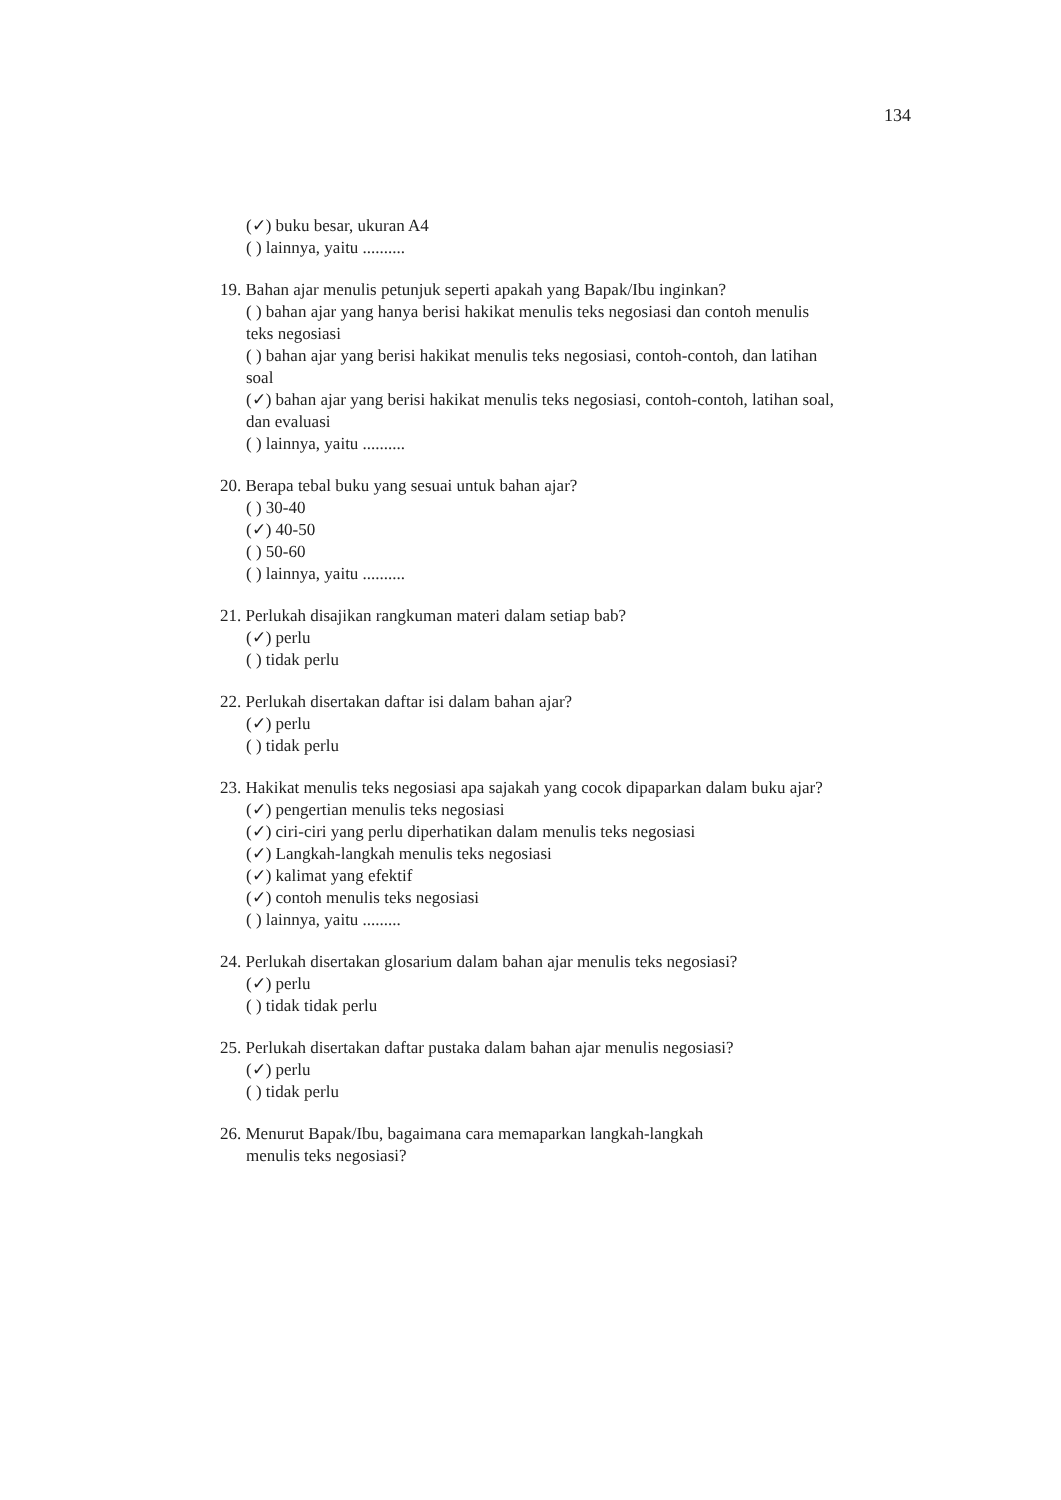134
(✓) buku besar, ukuran A4
( ) lainnya, yaitu ..........
19. Bahan ajar menulis petunjuk seperti apakah yang Bapak/Ibu inginkan?
( ) bahan ajar yang hanya berisi hakikat menulis teks negosiasi dan contoh menulis teks negosiasi
( ) bahan ajar yang berisi hakikat menulis teks negosiasi, contoh-contoh, dan latihan soal
(✓) bahan ajar yang berisi hakikat menulis teks negosiasi, contoh-contoh, latihan soal, dan evaluasi
( ) lainnya, yaitu ..........
20. Berapa tebal buku yang sesuai untuk bahan ajar?
( ) 30-40
(✓) 40-50
( ) 50-60
( ) lainnya, yaitu ..........
21. Perlukah disajikan rangkuman materi dalam setiap bab?
(✓) perlu
( ) tidak perlu
22. Perlukah disertakan daftar isi dalam bahan ajar?
(✓) perlu
( ) tidak perlu
23. Hakikat menulis teks negosiasi apa sajakah yang cocok dipaparkan dalam buku ajar?
(✓) pengertian menulis teks negosiasi
(✓) ciri-ciri yang perlu diperhatikan dalam menulis teks negosiasi
(✓) Langkah-langkah menulis teks negosiasi
(✓) kalimat yang efektif
(✓) contoh menulis teks negosiasi
( ) lainnya, yaitu .........
24. Perlukah disertakan glosarium dalam bahan ajar menulis teks negosiasi?
(✓) perlu
( ) tidak tidak perlu
25. Perlukah disertakan daftar pustaka dalam bahan ajar menulis negosiasi?
(✓) perlu
( ) tidak perlu
26. Menurut Bapak/Ibu, bagaimana cara memaparkan langkah-langkah
menulis teks negosiasi?